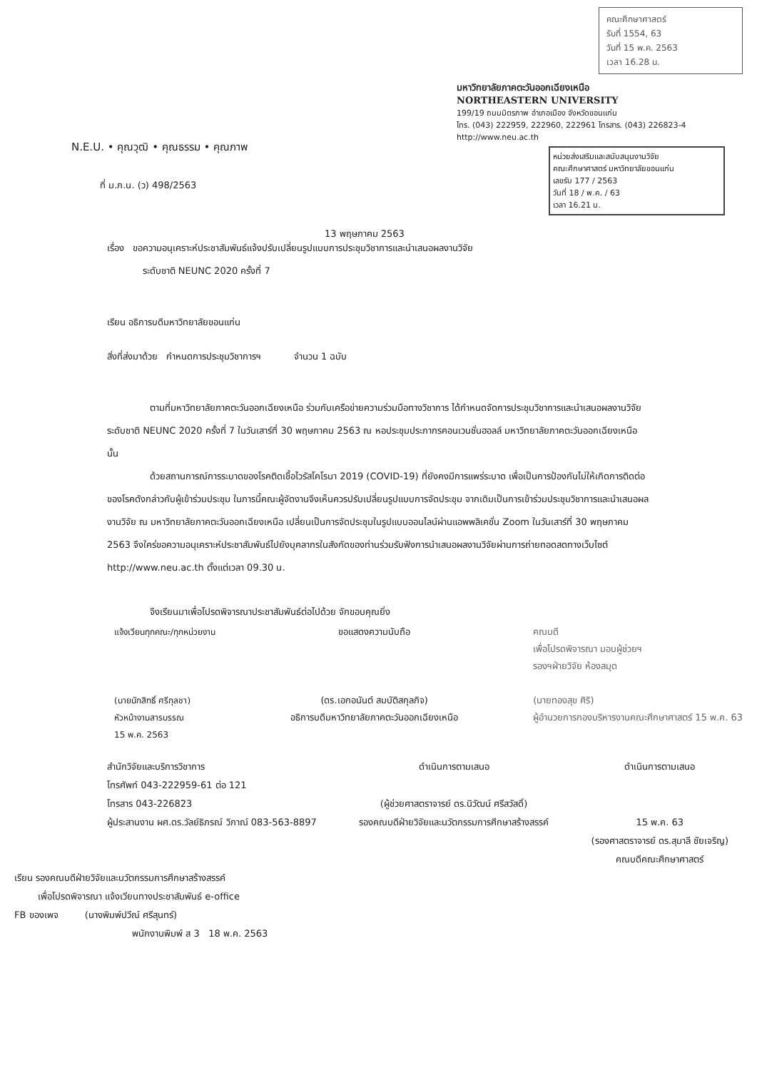คณะศึกษาศาสตร์
รับที่ 1554, 63
วันที่ 15 พ.ค. 2563
เวลา 16.28 น.
มหาวิทยาลัยภาคตะวันออกเฉียงเหนือ
NORTHEASTERN UNIVERSITY
199/19 ถนนมิตรภาพ อำเภอเมือง จังหวัดขอนแก่น
โทร. (043) 222959, 222960, 222961 โทรสาร. (043) 226823-4
http://www.neu.ac.th
N.E.U. • คุณวุฒิ • คุณธรรม • คุณภาพ
หน่วยส่งเสริมและสนับสนุนงานวิจัย
คณะศึกษาศาสตร์ มหาวิทยาลัยขอนแก่น
เลขรับ 177 / 2563
วันที่ 18 / พ.ค. / 63
เวลา 16.21 น.
ที่ ม.ภ.น. (ว) 498/2563
13 พฤษภาคม 2563
เรื่อง ขอความอนุเคราะห์ประชาสัมพันธ์แจ้งปรับเปลี่ยนรูปแบบการประชุมวิชาการและนำเสนอผลงานวิจัย
ระดับชาติ NEUNC 2020 ครั้งที่ 7
เรียน อธิการบดีมหาวิทยาลัยขอนแก่น
สิ่งที่ส่งมาด้วย กำหนดการประชุมวิชาการฯ จำนวน 1 ฉบับ
ตามที่มหาวิทยาลัยภาคตะวันออกเฉียงเหนือ ร่วมกับเครือข่ายความร่วมมือทางวิชาการ ได้กำหนดจัดการประชุมวิชาการและนำเสนอผลงานวิจัยระดับชาติ NEUNC 2020 ครั้งที่ 7 ในวันเสาร์ที่ 30 พฤษภาคม 2563 ณ หอประชุมประภากรคอนเวนชั่นฮอลล์ มหาวิทยาลัยภาคตะวันออกเฉียงเหนือ นั้น
ด้วยสถานการณ์การระบาดของโรคติดเชื้อไวรัสโคโรนา 2019 (COVID-19) ที่ยังคงมีการแพร่ระบาด เพื่อเป็นการป้องกันไม่ให้เกิดการติดต่อของโรคดังกล่าวกับผู้เข้าร่วมประชุม ในการนี้คณะผู้จัดงานจึงเห็นควรปรับเปลี่ยนรูปแบบการจัดประชุม จากเดิมเป็นการเข้าร่วมประชุมวิชาการและนำเสนอผลงานวิจัย ณ มหาวิทยาลัยภาคตะวันออกเฉียงเหนือ เปลี่ยนเป็นการจัดประชุมในรูปแบบออนไลน์ผ่านแอพพลิเคชั่น Zoom ในวันเสาร์ที่ 30 พฤษภาคม 2563 จึงใคร่ขอความอนุเคราะห์ประชาสัมพันธ์ไปยังบุคลากรในสังกัดของท่านร่วมรับฟังการนำเสนอผลงานวิจัยผ่านการถ่ายทอดสดทางเว็บไซต์ http://www.neu.ac.th ตั้งแต่เวลา 09.30 น.
จึงเรียนมาเพื่อโปรดพิจารณาประชาสัมพันธ์ต่อไปด้วย จักขอบคุณยิ่ง
แจ้งเวียนทุกคณะ/ทุกหน่วยงาน
(นายนักสิทธิ์ ศรีกุลชา)
หัวหน้างานสารบรรณ
15 พ.ค. 2563
ขอแสดงความนับถือ
(ดร.เอกอนันต์ สมบัติสกุลกิจ)
อธิการบดีมหาวิทยาลัยภาคตะวันออกเฉียงเหนือ
คณบดี
เพื่อโปรดพิจารณา มอบผู้ช่วยฯ
รองฯฝ่ายวิจัย ห้องสมุด
(นายทองสุข ศิริ)
ผู้อำนวยการกองบริหารงานคณะศึกษาศาสตร์ 15 พ.ค. 63
สำนักวิจัยและบริการวิชาการ
โทรศัพท์ 043-222959-61 ต่อ 121
โทรสาร 043-226823
ผู้ประสานงาน ผศ.ดร.วัลย์ธิภรณ์ วิภาณ์ 083-563-8897
ดำเนินการตามเสนอ
(ผู้ช่วยศาสตราจารย์ ดร.นิวัฒน์ ศรีสวัสดิ์)
รองคณบดีฝ่ายวิจัยและนวัตกรรมการศึกษาสร้างสรรค์
ดำเนินการตามเสนอ
15 พ.ค. 63
(รองศาสตราจารย์ ดร.สุมาลี ชัยเจริญ)
คณบดีคณะศึกษาศาสตร์
เรียน รองคณบดีฝ่ายวิจัยและนวัตกรรมการศึกษาสร้างสรรค์
เพื่อโปรดพิจารณา แจ้งเวียนทางประชาสัมพันธ์ e-office
FB ของเพจ (นางพิมพ์ปวีณ์ ศรีสุนทร์)
พนักงานพิมพ์ ส 3 18 พ.ค. 2563